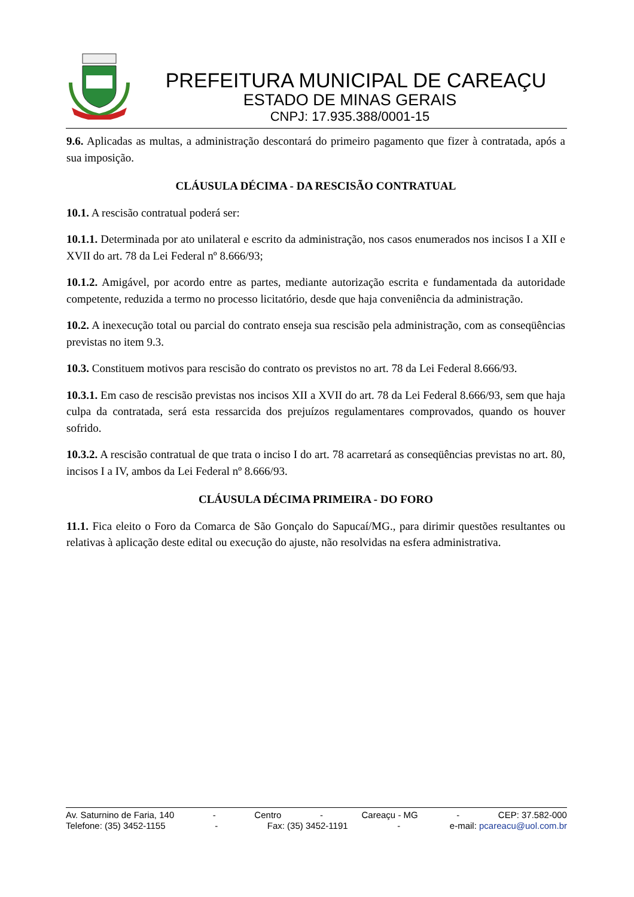PREFEITURA MUNICIPAL DE CAREAÇU
ESTADO DE MINAS GERAIS
CNPJ: 17.935.388/0001-15
9.6. Aplicadas as multas, a administração descontará do primeiro pagamento que fizer à contratada, após a sua imposição.
CLÁUSULA DÉCIMA - DA RESCISÃO CONTRATUAL
10.1. A rescisão contratual poderá ser:
10.1.1. Determinada por ato unilateral e escrito da administração, nos casos enumerados nos incisos I a XII e XVII do art. 78 da Lei Federal nº 8.666/93;
10.1.2. Amigável, por acordo entre as partes, mediante autorização escrita e fundamentada da autoridade competente, reduzida a termo no processo licitatório, desde que haja conveniência da administração.
10.2. A inexecução total ou parcial do contrato enseja sua rescisão pela administração, com as conseqüências previstas no item 9.3.
10.3. Constituem motivos para rescisão do contrato os previstos no art. 78 da Lei Federal 8.666/93.
10.3.1. Em caso de rescisão previstas nos incisos XII a XVII do art. 78 da Lei Federal 8.666/93, sem que haja culpa da contratada, será esta ressarcida dos prejuízos regulamentares comprovados, quando os houver sofrido.
10.3.2. A rescisão contratual de que trata o inciso I do art. 78 acarretará as conseqüências previstas no art. 80, incisos I a IV, ambos da Lei Federal nº 8.666/93.
CLÁUSULA DÉCIMA PRIMEIRA - DO FORO
11.1. Fica eleito o Foro da Comarca de São Gonçalo do Sapucaí/MG., para dirimir questões resultantes ou relativas à aplicação deste edital ou execução do ajuste, não resolvidas na esfera administrativa.
Av. Saturnino de Faria, 140 - Centro - Careaçu - MG - CEP: 37.582-000
Telefone: (35) 3452-1155 - Fax: (35) 3452-1191 - e-mail: pcareacu@uol.com.br